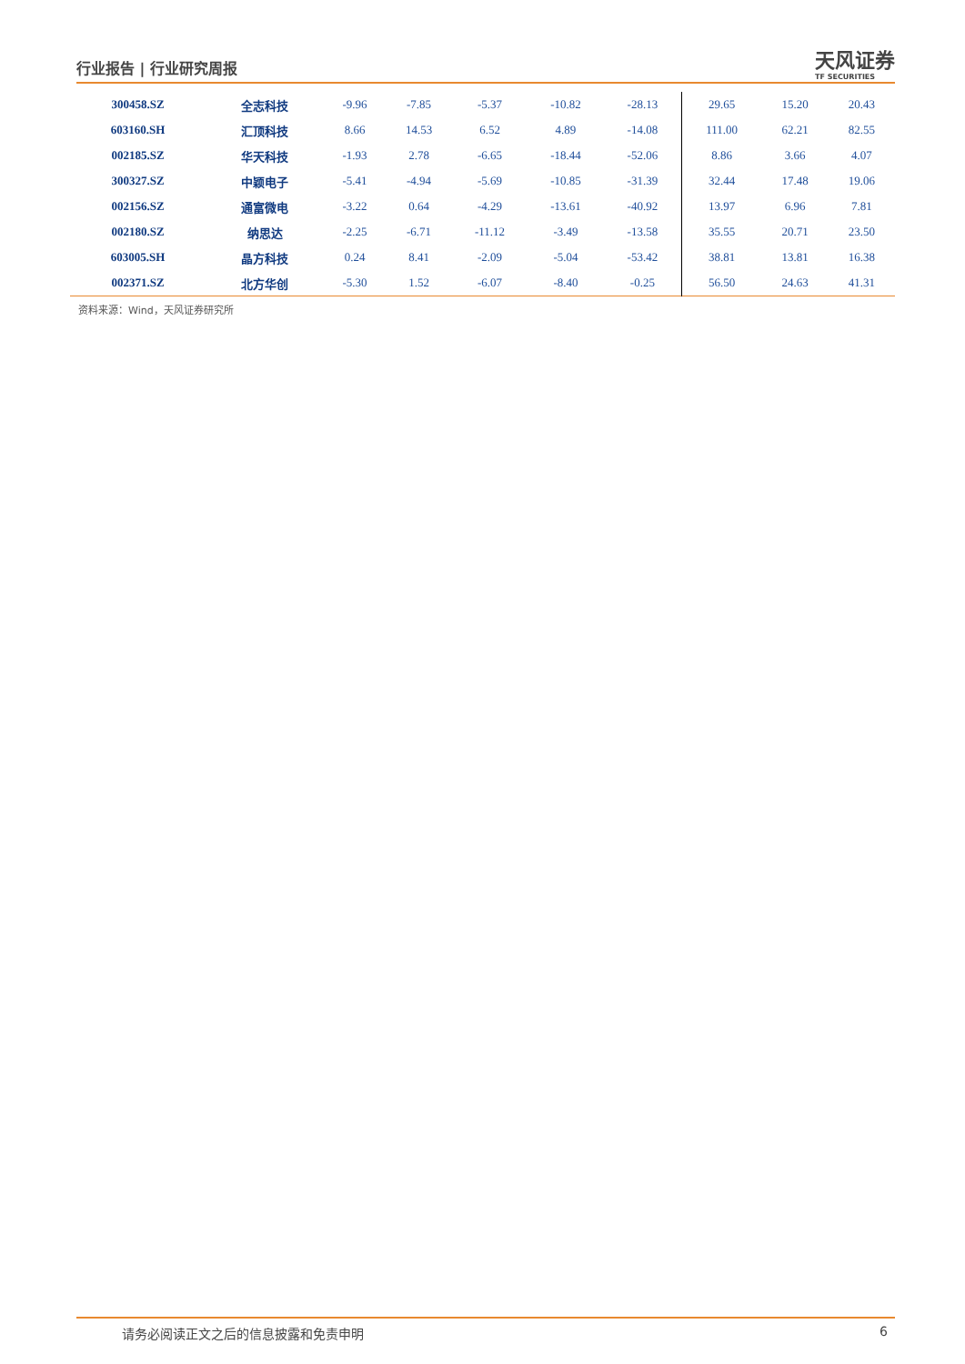行业报告 | 行业研究周报
天风证券
TF SECURITIES
| 300458.SZ | 全志科技 | -9.96 | -7.85 | -5.37 | -10.82 | -28.13 | 29.65 | 15.20 | 20.43 |
| 603160.SH | 汇顶科技 | 8.66 | 14.53 | 6.52 | 4.89 | -14.08 | 111.00 | 62.21 | 82.55 |
| 002185.SZ | 华天科技 | -1.93 | 2.78 | -6.65 | -18.44 | -52.06 | 8.86 | 3.66 | 4.07 |
| 300327.SZ | 中颖电子 | -5.41 | -4.94 | -5.69 | -10.85 | -31.39 | 32.44 | 17.48 | 19.06 |
| 002156.SZ | 通富微电 | -3.22 | 0.64 | -4.29 | -13.61 | -40.92 | 13.97 | 6.96 | 7.81 |
| 002180.SZ | 纳思达 | -2.25 | -6.71 | -11.12 | -3.49 | -13.58 | 35.55 | 20.71 | 23.50 |
| 603005.SH | 晶方科技 | 0.24 | 8.41 | -2.09 | -5.04 | -53.42 | 38.81 | 13.81 | 16.38 |
| 002371.SZ | 北方华创 | -5.30 | 1.52 | -6.07 | -8.40 | -0.25 | 56.50 | 24.63 | 41.31 |
资料来源：Wind，天风证券研究所
请务必阅读正文之后的信息披露和免责申明 6